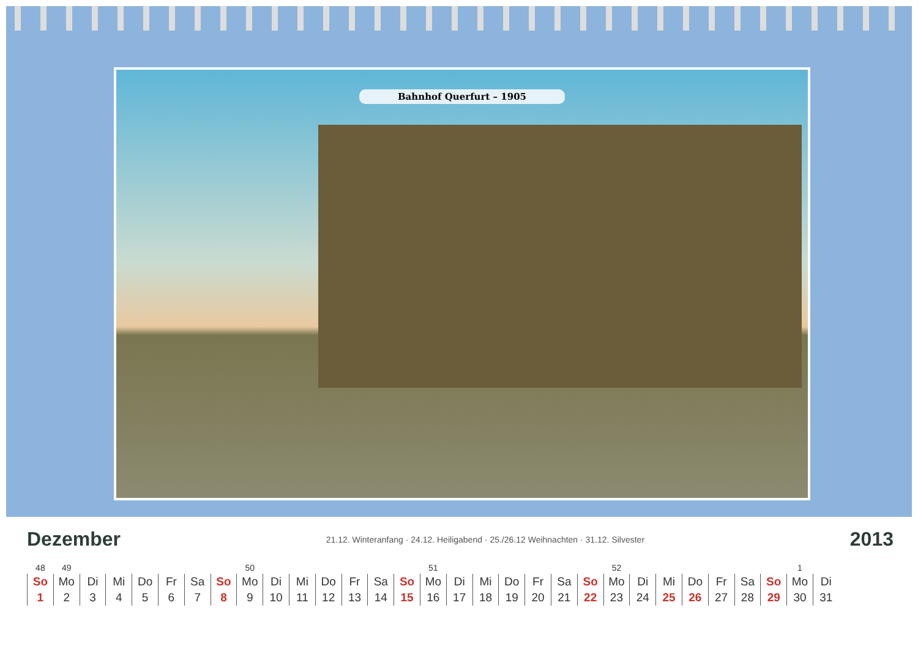Bahnhof Querfurt – 1905
Dezember
21.12. Winteranfang · 24.12. Heiligabend · 25./26.12 Weihnachten · 31.12. Silvester 2013
| 48 | 49 | | | | | | | 50 | | | | | | | 51 | | | | | | | 52 | | | | | | | 1 | |
| So | Mo | Di | Mi | Do | Fr | Sa | So | Mo | Di | Mi | Do | Fr | Sa | So | Mo | Di | Mi | Do | Fr | Sa | So | Mo | Di | Mi | Do | Fr | Sa | So | Mo | Di |
| 1 | 2 | 3 | 4 | 5 | 6 | 7 | 8 | 9 | 10 | 11 | 12 | 13 | 14 | 15 | 16 | 17 | 18 | 19 | 20 | 21 | 22 | 23 | 24 | 25 | 26 | 27 | 28 | 29 | 30 | 31 |